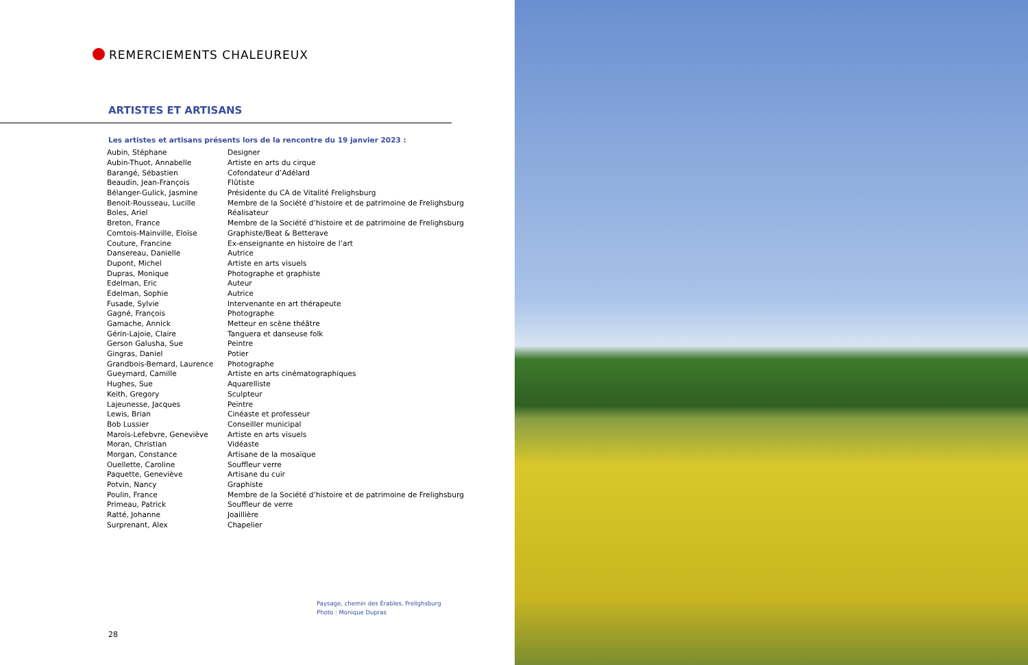REMERCIEMENTS CHALEUREUX
ARTISTES ET ARTISANS
Les artistes et artisans présents lors de la rencontre du 19 janvier 2023 :
| Aubin, Stéphane | Designer |
| Aubin-Thuot, Annabelle | Artiste en arts du cirque |
| Barangé, Sébastien | Cofondateur d’Adélard |
| Beaudin, Jean-François | Flûtiste |
| Bélanger-Gulick, Jasmine | Présidente du CA de Vitalité Frelighsburg |
| Benoit-Rousseau, Lucille | Membre de la Société d’histoire et de patrimoine de Frelighsburg |
| Boles, Ariel | Réalisateur |
| Breton, France | Membre de la Société d’histoire et de patrimoine de Frelighsburg |
| Comtois-Mainville, Eloïse | Graphiste/Beat & Betterave |
| Couture, Francine | Ex-enseignante en histoire de l’art |
| Dansereau, Danielle | Autrice |
| Dupont, Michel | Artiste en arts visuels |
| Dupras, Monique | Photographe et graphiste |
| Edelman, Eric | Auteur |
| Edelman, Sophie | Autrice |
| Fusade, Sylvie | Intervenante en art thérapeute |
| Gagné, François | Photographe |
| Gamache, Annick | Metteur en scène théâtre |
| Gérin-Lajoie, Claire | Tanguera et danseuse folk |
| Gerson Galusha, Sue | Peintre |
| Gingras, Daniel | Potier |
| Grandbois-Bernard, Laurence | Photographe |
| Gueymard, Camille | Artiste en arts cinématographiques |
| Hughes, Sue | Aquarelliste |
| Keith, Gregory | Sculpteur |
| Lajeunesse, Jacques | Peintre |
| Lewis, Brian | Cinéaste et professeur |
| Bob Lussier | Conseiller municipal |
| Marois-Lefebvre, Geneviève | Artiste en arts visuels |
| Moran, Christian | Vidéaste |
| Morgan, Constance | Artisane de la mosaïque |
| Ouellette, Caroline | Souffleur verre |
| Paquette, Geneviève | Artisane du cuir |
| Potvin, Nancy | Graphiste |
| Poulin, France | Membre de la Société d’histoire et de patrimoine de Frelighsburg |
| Primeau, Patrick | Souffleur de verre |
| Ratté, Johanne | Joaillière |
| Surprenant, Alex | Chapelier |
Paysage, chemin des Érables, Frelighsburg
Photo : Monique Dupras
28